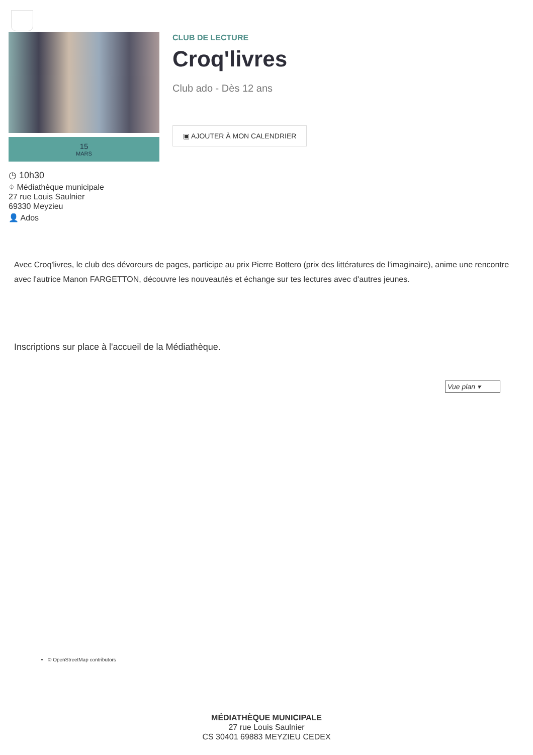15
MARS
◷ 10h30
⌖ Médiathèque municipale
27 rue Louis Saulnier
69330 Meyzieu
👤 Ados
CLUB DE LECTURE
Croq'livres
Club ado - Dès 12 ans
▣ AJOUTER À MON CALENDRIER
Avec Croq'livres, le club des dévoreurs de pages, participe au prix Pierre Bottero (prix des littératures de l'imaginaire), anime une rencontre avec l'autrice Manon FARGETTON, découvre les nouveautés et échange sur tes lectures avec d'autres jeunes.
Inscriptions sur place à l'accueil de la Médiathèque.
Vue plan ▾
© OpenStreetMap contributors
MÉDIATHÈQUE MUNICIPALE
27 rue Louis Saulnier
CS 30401 69883 MEYZIEU CEDEX